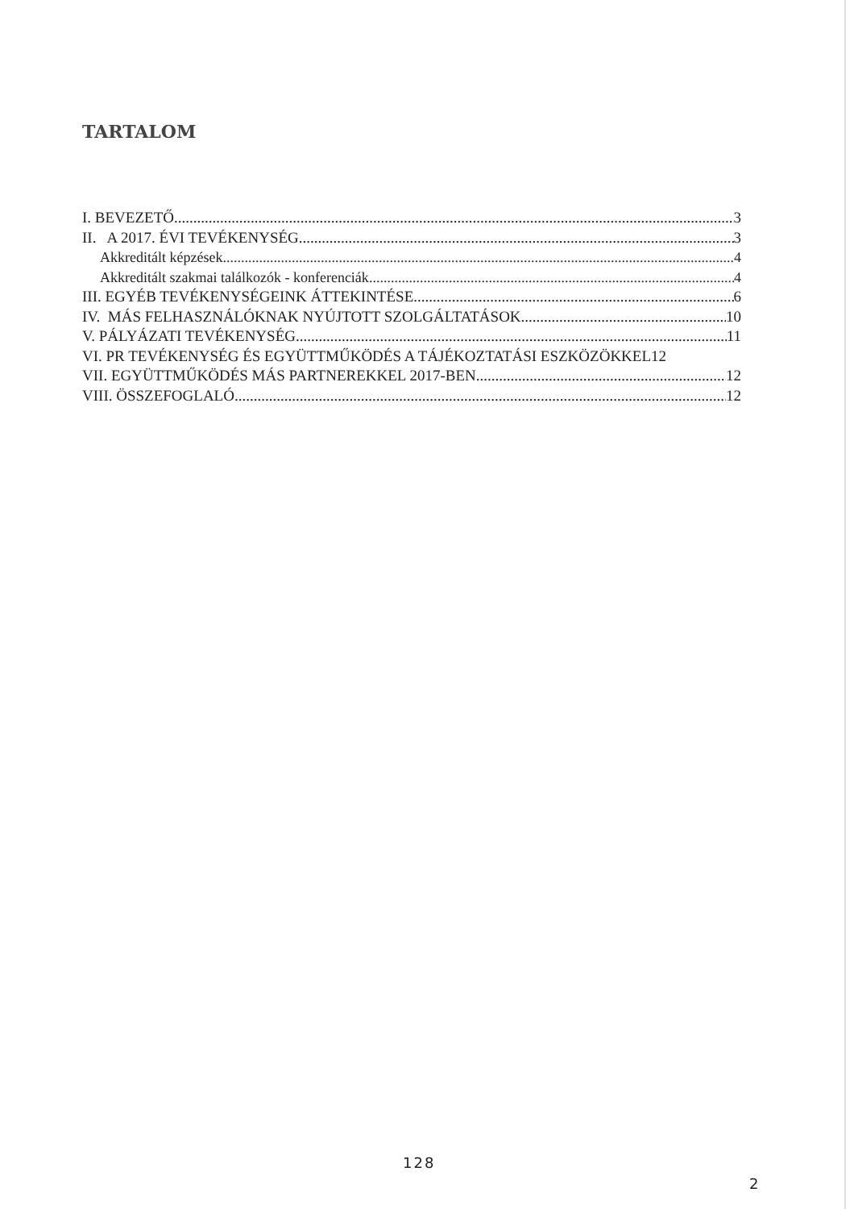TARTALOM
I. BEVEZETŐ 3
II. A 2017. ÉVI TEVÉKENYSÉG 3
Akkreditált képzések 4
Akkreditált szakmai találkozók - konferenciák 4
III. EGYÉB TEVÉKENYSÉGEINK ÁTTEKINTÉSE 6
IV. MÁS FELHASZNÁLÓKNAK NYÚJTOTT SZOLGÁLTATÁSOK 10
V. PÁLYÁZATI TEVÉKENYSÉG 11
VI. PR TEVÉKENYSÉG ÉS EGYÜTTMŰKÖDÉS A TÁJÉKOZTATÁSI ESZKÖZÖKKEL 12
VII. EGYÜTTMŰKÖDÉS MÁS PARTNEREKKEL 2017-BEN 12
VIII. ÖSSZEFOGLALÓ 12
128
2